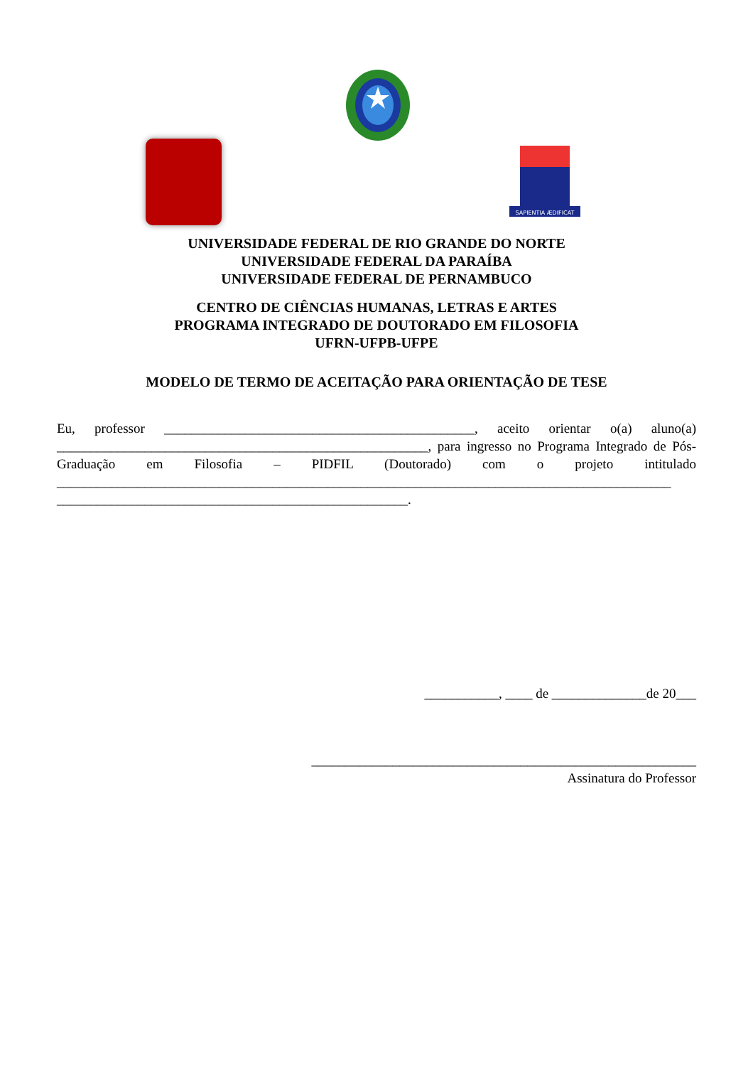SAPIENTIA ÆDIFICAT
UNIVERSIDADE FEDERAL DE RIO GRANDE DO NORTE
UNIVERSIDADE FEDERAL DA PARAÍBA
UNIVERSIDADE FEDERAL DE PERNAMBUCO
CENTRO DE CIÊNCIAS HUMANAS, LETRAS E ARTES
PROGRAMA INTEGRADO DE DOUTORADO EM FILOSOFIA
UFRN-UFPB-UFPE
MODELO DE TERMO DE ACEITAÇÃO PARA ORIENTAÇÃO DE TESE
Eu, professor ______________________________________________, aceito orientar o(a) aluno(a) _______________________________________________________, para ingresso no Programa Integrado de Pós-Graduação em Filosofia – PIDFIL (Doutorado) com o projeto intitulado ___________________________________________________________________________________________ ____________________________________________________.
___________, ____ de ______________de 20___
_________________________________________________________
Assinatura do Professor